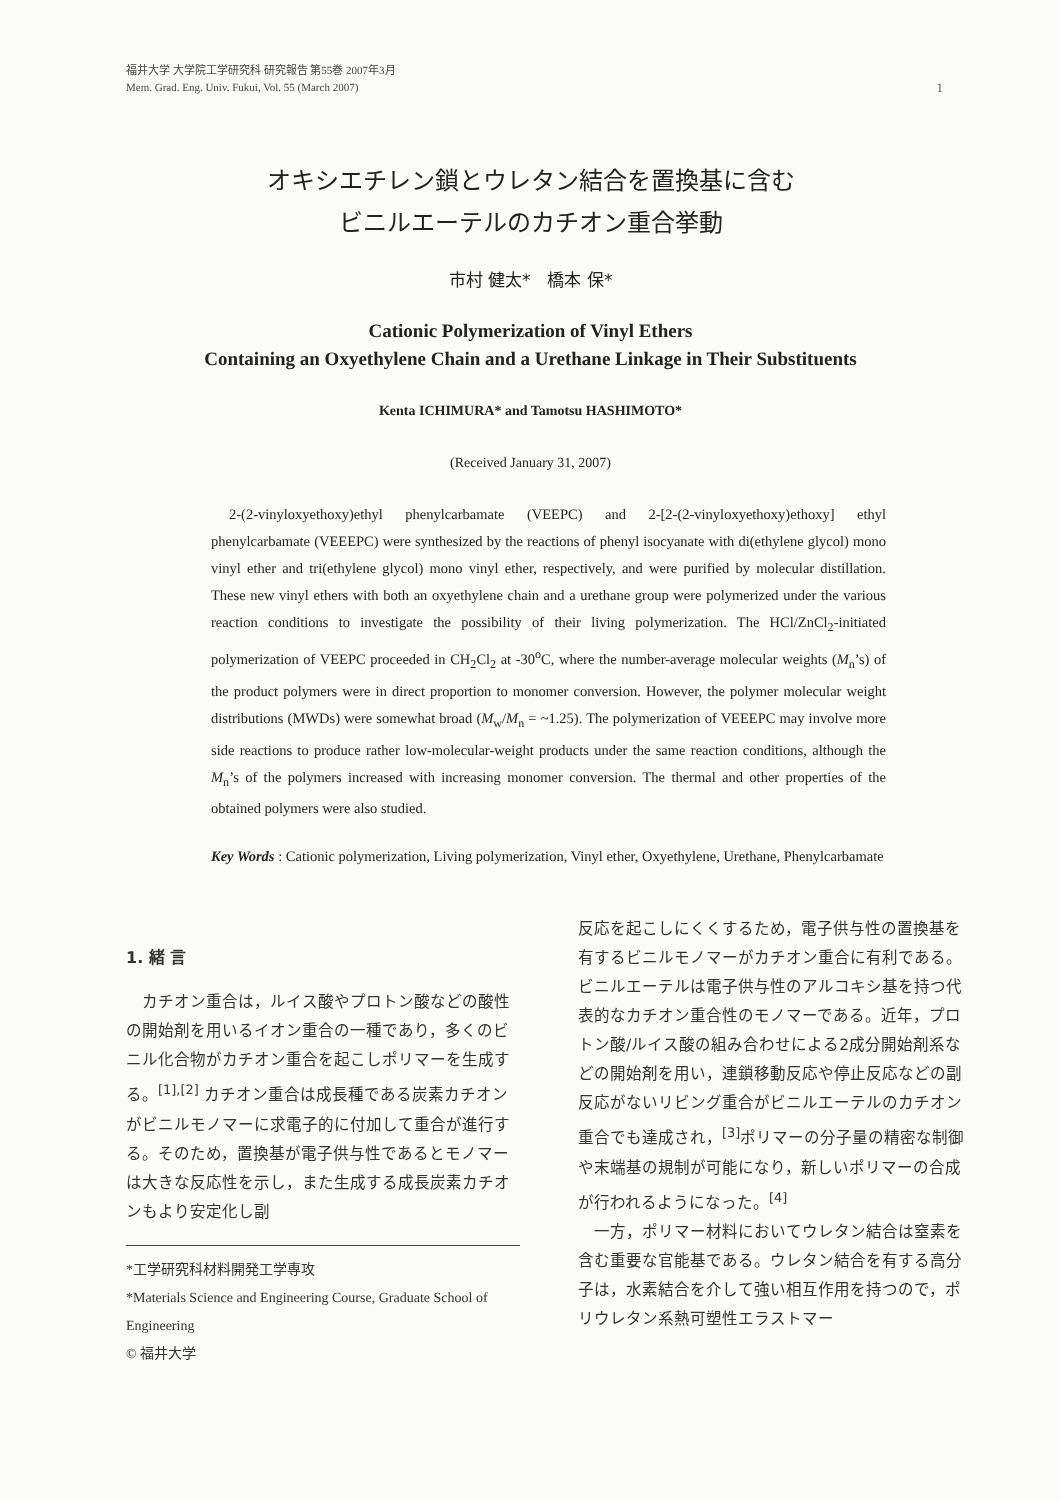福井大学 大学院工学研究科 研究報告 第55巻 2007年3月
Mem. Grad. Eng. Univ. Fukui, Vol. 55 (March 2007)
1
オキシエチレン鎖とウレタン結合を置換基に含む
ビニルエーテルのカチオン重合挙動
市村 健太*　橋本 保*
Cationic Polymerization of Vinyl Ethers
Containing an Oxyethylene Chain and a Urethane Linkage in Their Substituents
Kenta ICHIMURA* and Tamotsu HASHIMOTO*
(Received January 31, 2007)
2-(2-vinyloxyethoxy)ethyl phenylcarbamate (VEEPC) and 2-[2-(2-vinyloxyethoxy)ethoxy] ethyl phenylcarbamate (VEEEPC) were synthesized by the reactions of phenyl isocyanate with di(ethylene glycol) mono vinyl ether and tri(ethylene glycol) mono vinyl ether, respectively, and were purified by molecular distillation. These new vinyl ethers with both an oxyethylene chain and a urethane group were polymerized under the various reaction conditions to investigate the possibility of their living polymerization. The HCl/ZnCl<sub>2</sub>-initiated polymerization of VEEPC proceeded in CH<sub>2</sub>Cl<sub>2</sub> at -30<sup>o</sup>C, where the number-average molecular weights (M<sub>n</sub>’s) of the product polymers were in direct proportion to monomer conversion. However, the polymer molecular weight distributions (MWDs) were somewhat broad (M<sub>w</sub>/M<sub>n</sub> = ~1.25). The polymerization of VEEEPC may involve more side reactions to produce rather low-molecular-weight products under the same reaction conditions, although the M<sub>n</sub>’s of the polymers increased with increasing monomer conversion. The thermal and other properties of the obtained polymers were also studied.
Key Words : Cationic polymerization, Living polymerization, Vinyl ether, Oxyethylene, Urethane, Phenylcarbamate
1. 緒 言
　カチオン重合は，ルイス酸やプロトン酸などの酸性の開始剤を用いるイオン重合の一種であり，多くのビニル化合物がカチオン重合を起こしポリマーを生成する。<sup>[1],[2]</sup> カチオン重合は成長種である炭素カチオンがビニルモノマーに求電子的に付加して重合が進行する。そのため，置換基が電子供与性であるとモノマーは大きな反応性を示し，また生成する成長炭素カチオンもより安定化し副
*工学研究科材料開発工学専攻
*Materials Science and Engineering Course, Graduate School of Engineering
© 福井大学
反応を起こしにくくするため，電子供与性の置換基を有するビニルモノマーがカチオン重合に有利である。ビニルエーテルは電子供与性のアルコキシ基を持つ代表的なカチオン重合性のモノマーである。近年，プロトン酸/ルイス酸の組み合わせによる2成分開始剤系などの開始剤を用い，連鎖移動反応や停止反応などの副反応がないリビング重合がビニルエーテルのカチオン重合でも達成され，<sup>[3]</sup>ポリマーの分子量の精密な制御や末端基の規制が可能になり，新しいポリマーの合成が行われるようになった。<sup>[4]</sup>
　一方，ポリマー材料においてウレタン結合は窒素を含む重要な官能基である。ウレタン結合を有する高分子は，水素結合を介して強い相互作用を持つので，ポリウレタン系熱可塑性エラストマー